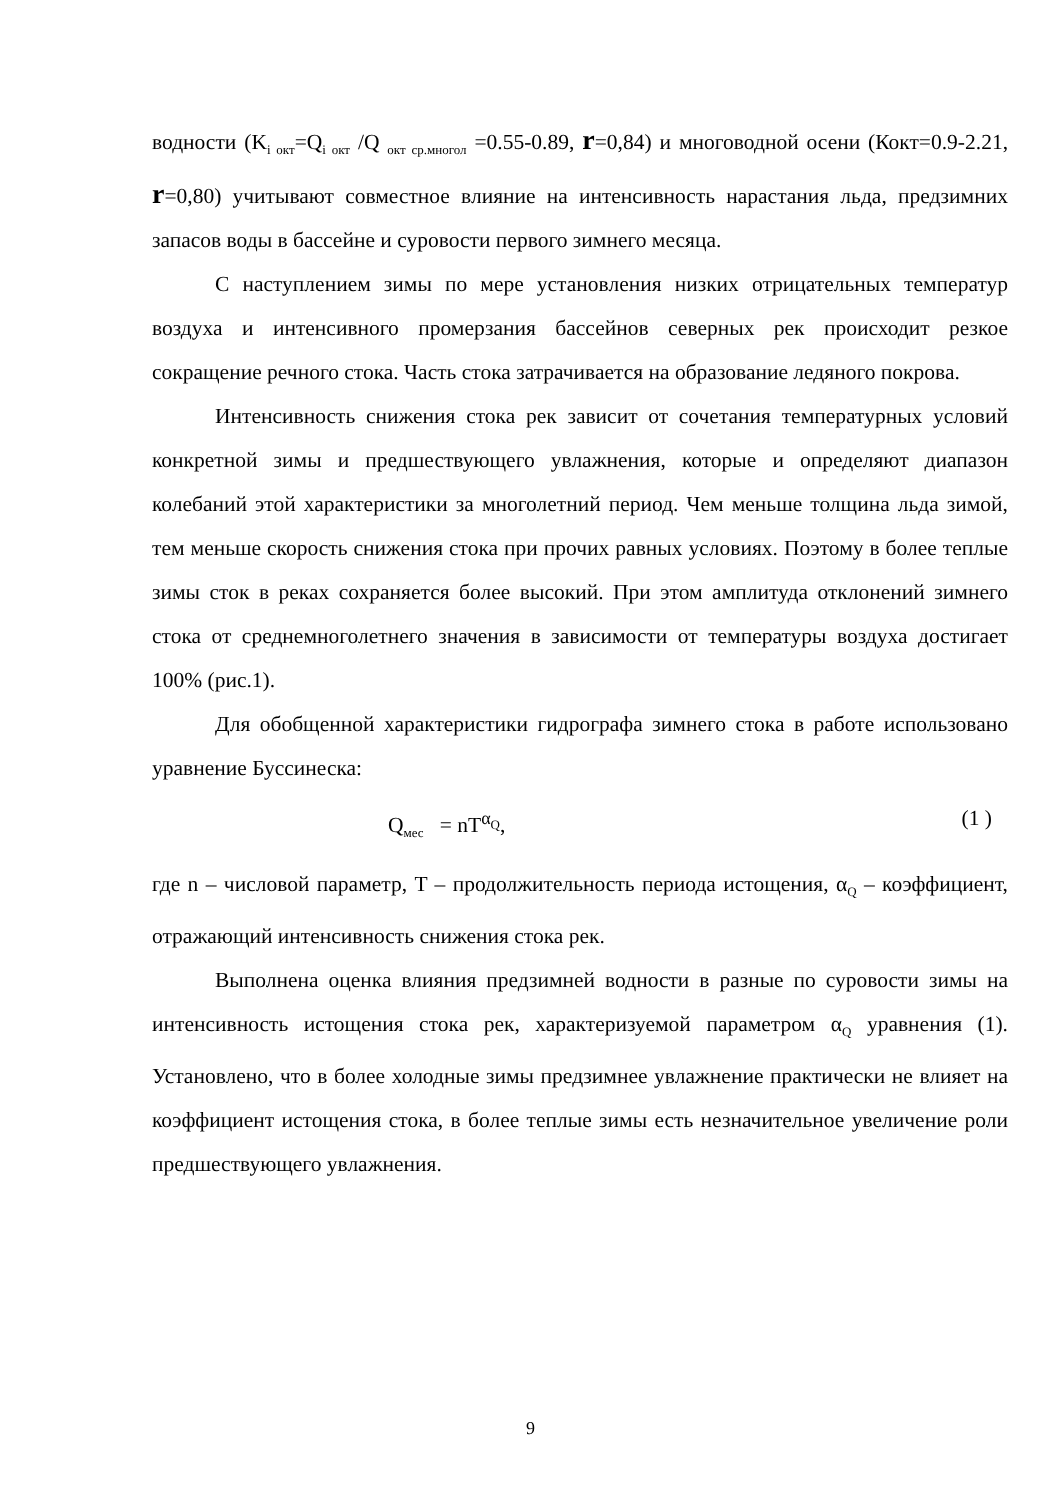водности (K<sub>i окт</sub>=Q<sub>i окт</sub> /Q <sub>окт ср.многол</sub> =0.55-0.89, r=0,84) и многоводной осени (Кокт=0.9-2.21, r=0,80) учитывают совместное влияние на интенсивность нарастания льда, предзимних запасов воды в бассейне и суровости первого зимнего месяца.
С наступлением зимы по мере установления низких отрицательных температур воздуха и интенсивного промерзания бассейнов северных рек происходит резкое сокращение речного стока. Часть стока затрачивается на образование ледяного покрова.
Интенсивность снижения стока рек зависит от сочетания температурных условий конкретной зимы и предшествующего увлажнения, которые и определяют диапазон колебаний этой характеристики за многолетний период. Чем меньше толщина льда зимой, тем меньше скорость снижения стока при прочих равных условиях. Поэтому в более теплые зимы сток в реках сохраняется более высокий. При этом амплитуда отклонений зимнего стока от среднемноголетнего значения в зависимости от температуры воздуха достигает 100% (рис.1).
Для обобщенной характеристики гидрографа зимнего стока в работе использовано уравнение Буссинеска:
Q<sub>мес</sub> = nT<sup>α<sub>Q</sub></sup>, (1 )
где n – числовой параметр, T – продолжительность периода истощения, α<sub>Q</sub> – коэффициент, отражающий интенсивность снижения стока рек.
Выполнена оценка влияния предзимней водности в разные по суровости зимы на интенсивность истощения стока рек, характеризуемой параметром α<sub>Q</sub> уравнения (1). Установлено, что в более холодные зимы предзимнее увлажнение практически не влияет на коэффициент истощения стока, в более теплые зимы есть незначительное увеличение роли предшествующего увлажнения.
9